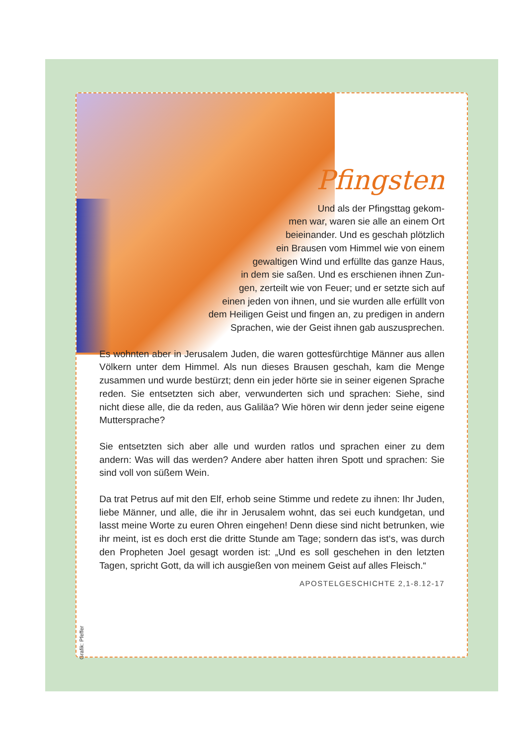Pfingsten
Und als der Pfingsttag gekom-
men war, waren sie alle an einem Ort
beieinander. Und es geschah plötzlich
ein Brausen vom Himmel wie von einem
gewaltigen Wind und erfüllte das ganze Haus,
in dem sie saßen. Und es erschienen ihnen Zun-
gen, zerteilt wie von Feuer; und er setzte sich auf
einen jeden von ihnen, und sie wurden alle erfüllt von
dem Heiligen Geist und fingen an, zu predigen in andern
Sprachen, wie der Geist ihnen gab auszusprechen.
Es wohnten aber in Jerusalem Juden, die waren gottesfürchtige Männer aus allen Völkern unter dem Himmel. Als nun dieses Brausen geschah, kam die Menge zusammen und wurde bestürzt; denn ein jeder hörte sie in seiner eigenen Sprache reden. Sie entsetzten sich aber, verwunderten sich und sprachen: Siehe, sind nicht diese alle, die da reden, aus Galiläa? Wie hören wir denn jeder seine eigene Muttersprache?
Sie entsetzten sich aber alle und wurden ratlos und sprachen einer zu dem andern: Was will das werden? Andere aber hatten ihren Spott und sprachen: Sie sind voll von süßem Wein.
Da trat Petrus auf mit den Elf, erhob seine Stimme und redete zu ihnen: Ihr Juden, liebe Männer, und alle, die ihr in Jerusalem wohnt, das sei euch kundgetan, und lasst meine Worte zu euren Ohren eingehen! Denn diese sind nicht betrunken, wie ihr meint, ist es doch erst die dritte Stunde am Tage; sondern das ist‘s, was durch den Propheten Joel gesagt worden ist: „Und es soll geschehen in den letzten Tagen, spricht Gott, da will ich ausgießen von meinem Geist auf alles Fleisch.“
APOSTELGESCHICHTE 2,1-8.12-17
Grafik: Pfeffer